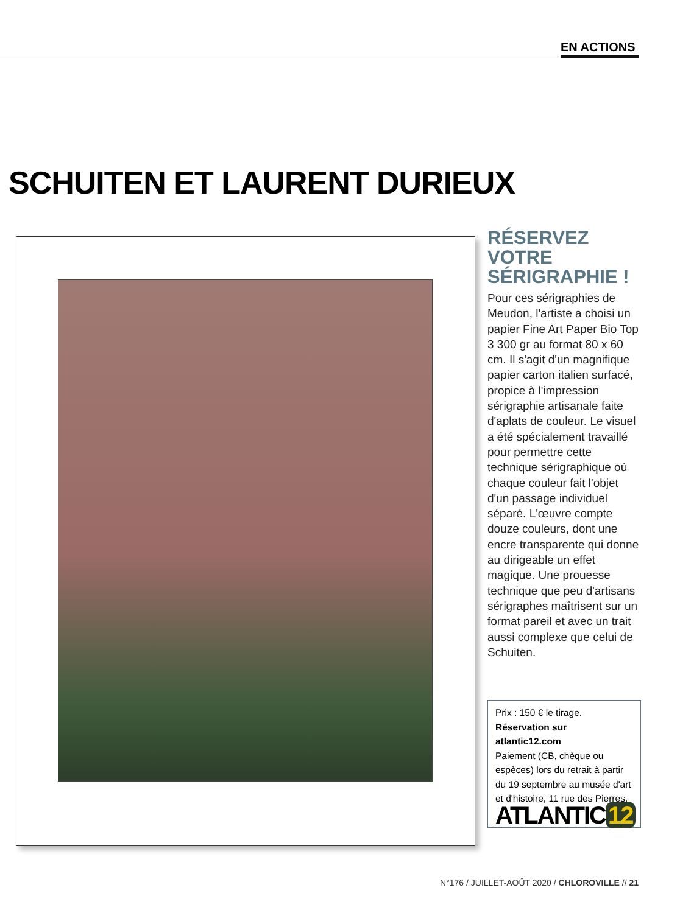EN ACTIONS
SCHUITEN ET LAURENT DURIEUX
RÉSERVEZ VOTRE SÉRIGRAPHIE !
Pour ces sérigraphies de Meudon, l'artiste a choisi un papier Fine Art Paper Bio Top 3 300 gr au format 80 x 60 cm. Il s'agit d'un magnifique papier carton italien surfacé, propice à l'impression sérigraphie artisanale faite d'aplats de couleur. Le visuel a été spécialement travaillé pour permettre cette technique sérigraphique où chaque couleur fait l'objet d'un passage individuel séparé. L'œuvre compte douze couleurs, dont une encre transparente qui donne au dirigeable un effet magique. Une prouesse technique que peu d'artisans sérigraphes maîtrisent sur un format pareil et avec un trait aussi complexe que celui de Schuiten.
Prix : 150 € le tirage.
Réservation sur atlantic12.com
Paiement (CB, chèque ou espèces) lors du retrait à partir du 19 septembre au musée d'art et d'histoire, 11 rue des Pierres.
ATLANTIC 12
N°176 / JUILLET-AOÛT 2020 / CHLOROVILLE // 21